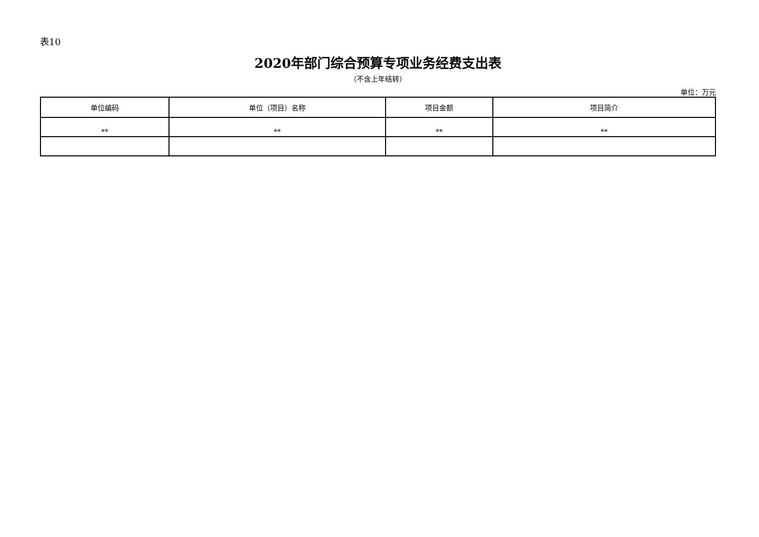表10
2020年部门综合预算专项业务经费支出表
（不含上年结转）
单位：万元
| 单位编码 | 单位（项目）名称 | 项目金额 | 项目简介 |
| --- | --- | --- | --- |
| ** | ** | ** | ** |